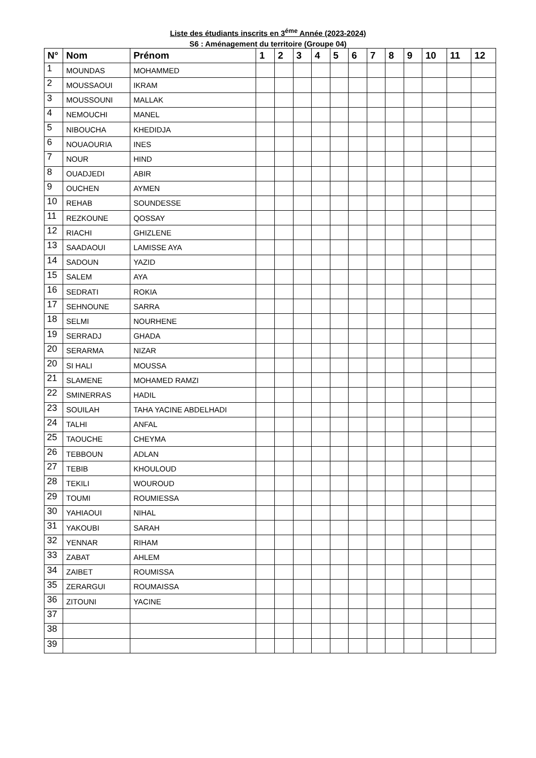Liste des étudiants inscrits en 3<sup>éme</sup> Année (2023-2024)
S6 : Aménagement du territoire (Groupe 04)
| N° | Nom | Prénom | 1 | 2 | 3 | 4 | 5 | 6 | 7 | 8 | 9 | 10 | 11 | 12 |
| --- | --- | --- | --- | --- | --- | --- | --- | --- | --- | --- | --- | --- | --- | --- |
| 1 | MOUNDAS | MOHAMMED | | | | | | | | | | | | |
| 2 | MOUSSAOUI | IKRAM | | | | | | | | | | | | |
| 3 | MOUSSOUNI | MALLAK | | | | | | | | | | | | |
| 4 | NEMOUCHI | MANEL | | | | | | | | | | | | |
| 5 | NIBOUCHA | KHEDIDJA | | | | | | | | | | | | |
| 6 | NOUAOURIA | INES | | | | | | | | | | | | |
| 7 | NOUR | HIND | | | | | | | | | | | | |
| 8 | OUADJEDI | ABIR | | | | | | | | | | | | |
| 9 | OUCHEN | AYMEN | | | | | | | | | | | | |
| 10 | REHAB | SOUNDESSE | | | | | | | | | | | | |
| 11 | REZKOUNE | QOSSAY | | | | | | | | | | | | |
| 12 | RIACHI | GHIZLENE | | | | | | | | | | | | |
| 13 | SAADAOUI | LAMISSE AYA | | | | | | | | | | | | |
| 14 | SADOUN | YAZID | | | | | | | | | | | | |
| 15 | SALEM | AYA | | | | | | | | | | | | |
| 16 | SEDRATI | ROKIA | | | | | | | | | | | | |
| 17 | SEHNOUNE | SARRA | | | | | | | | | | | | |
| 18 | SELMI | NOURHENE | | | | | | | | | | | | |
| 19 | SERRADJ | GHADA | | | | | | | | | | | | |
| 20 | SERARMA | NIZAR | | | | | | | | | | | | |
| 20 | SI HALI | MOUSSA | | | | | | | | | | | | |
| 21 | SLAMENE | MOHAMED RAMZI | | | | | | | | | | | | |
| 22 | SMINERRAS | HADIL | | | | | | | | | | | | |
| 23 | SOUILAH | TAHA YACINE ABDELHADI | | | | | | | | | | | | |
| 24 | TALHI | ANFAL | | | | | | | | | | | | |
| 25 | TAOUCHE | CHEYMA | | | | | | | | | | | | |
| 26 | TEBBOUN | ADLAN | | | | | | | | | | | | |
| 27 | TEBIB | KHOULOUD | | | | | | | | | | | | |
| 28 | TEKILI | WOUROUD | | | | | | | | | | | | |
| 29 | TOUMI | ROUMIESSA | | | | | | | | | | | | |
| 30 | YAHIAOUI | NIHAL | | | | | | | | | | | | |
| 31 | YAKOUBI | SARAH | | | | | | | | | | | | |
| 32 | YENNAR | RIHAM | | | | | | | | | | | | |
| 33 | ZABAT | AHLEM | | | | | | | | | | | | |
| 34 | ZAIBET | ROUMISSA | | | | | | | | | | | | |
| 35 | ZERARGUI | ROUMAISSA | | | | | | | | | | | | |
| 36 | ZITOUNI | YACINE | | | | | | | | | | | | |
| 37 | | | | | | | | | | | | | | |
| 38 | | | | | | | | | | | | | | |
| 39 | | | | | | | | | | | | | | |